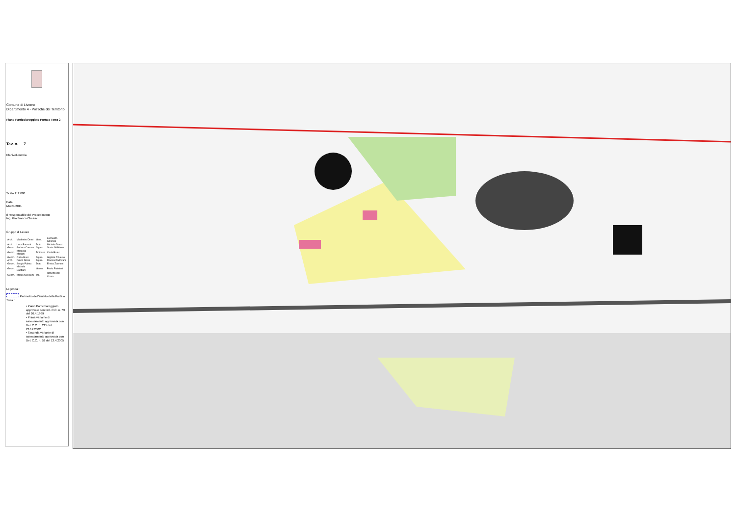Comune di Livorno
Dipartimento 4 - Politiche del Territorio
Piano Particolareggiato Porta a Terra 2
Tav. n. 7
Planivolumetria
Scala 1: 2.000
Data:
Marzo 2011
Il Responsabile del Procedimento
Ing. Gianfranco Chetoni
Gruppo di Lavoro
| Arch. | Vladimiro Demi | Geol. | Leonardo Gonnelli |
| Arch. | Luca Barsotti | Dott. | Michele Danzi |
| Geom. | Andrea Corsaro | Sig.ra | Sonia Stillittano |
| Geom. | Marcella Mariani | Dott.ssa | Carla Bruni |
| Geom. | Carlo Masi | Sig.ra | Gigliola D'Alesio |
| Arch. | Fulvio Rossi | Sig.ra | Monica Padovani |
| Geom. | Sergio Palma | Dott. | Enrico Zannoni |
| Geom. | Michele Bastiani | Geom. | Paola Palmieri |
| Geom. | Marco Nencioni | Ing. | Roberto del Corso |
Legenda :
Perimetro dell'ambito della Porta a Terra :
• Piano Particolareggiato approvato con Del. C.C. n. 73 del 26.4.1999
• Prima variante di assestamento approvata con Del. C.C. n. 215 del 23.12.2002
• Seconda variante di assestamento approvata con Del. C.C. n. 52 del 13.4.2005